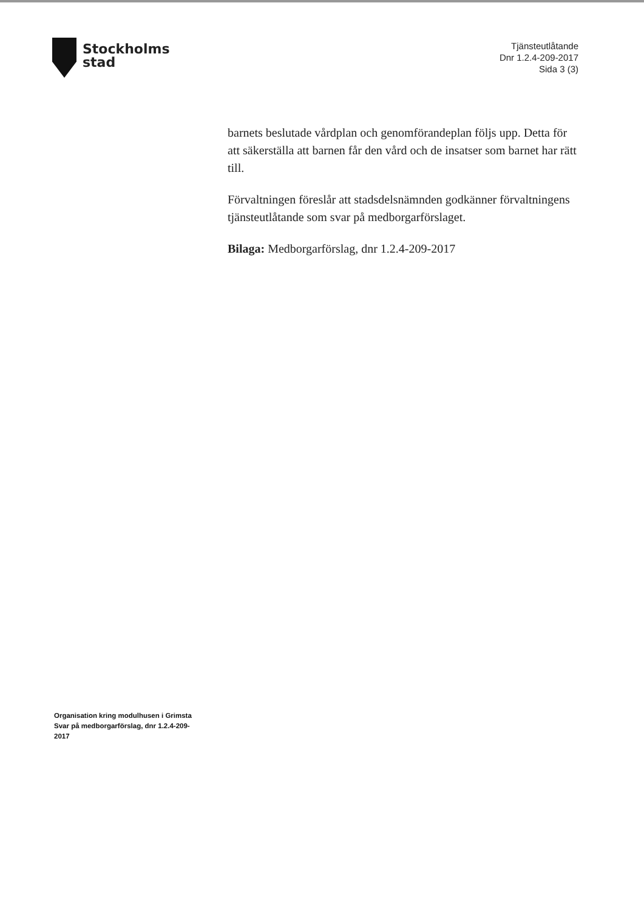Stockholms
stad
Tjänsteutlåtande
Dnr 1.2.4-209-2017
Sida 3 (3)
barnets beslutade vårdplan och genomförandeplan följs upp. Detta för att säkerställa att barnen får den vård och de insatser som barnet har rätt till.
Förvaltningen föreslår att stadsdelsnämnden godkänner förvaltningens tjänsteutlåtande som svar på medborgarförslaget.
Bilaga: Medborgarförslag, dnr 1.2.4-209-2017
Organisation kring modulhusen i Grimsta
Svar på medborgarförslag, dnr 1.2.4-209-2017